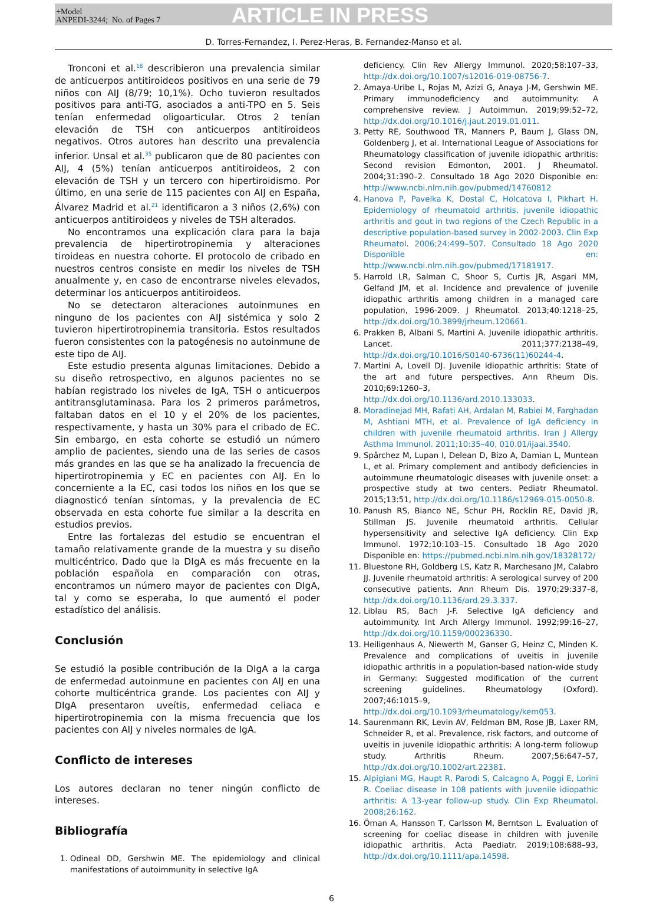+Model
ANPEDI-3244; No. of Pages 7
ARTICLE IN PRESS
D. Torres-Fernandez, I. Perez-Heras, B. Fernandez-Manso et al.
Tronconi et al.<sup>18</sup> describieron una prevalencia similar de anticuerpos antitiroideos positivos en una serie de 79 niños con AIJ (8/79; 10,1%). Ocho tuvieron resultados positivos para anti-TG, asociados a anti-TPO en 5. Seis tenían enfermedad oligoarticular. Otros 2 tenían elevación de TSH con anticuerpos antitiroideos negativos. Otros autores han descrito una prevalencia inferior. Unsal et al.<sup>35</sup> publicaron que de 80 pacientes con AIJ, 4 (5%) tenían anticuerpos antitiroideos, 2 con elevación de TSH y un tercero con hipertiroidismo. Por último, en una serie de 115 pacientes con AIJ en España, Álvarez Madrid et al.<sup>21</sup> identificaron a 3 niños (2,6%) con anticuerpos antitiroideos y niveles de TSH alterados.
No encontramos una explicación clara para la baja prevalencia de hipertirotropinemia y alteraciones tiroideas en nuestra cohorte. El protocolo de cribado en nuestros centros consiste en medir los niveles de TSH anualmente y, en caso de encontrarse niveles elevados, determinar los anticuerpos antitiroideos.
No se detectaron alteraciones autoinmunes en ninguno de los pacientes con AIJ sistémica y solo 2 tuvieron hipertirotropinemia transitoria. Estos resultados fueron consistentes con la patogénesis no autoinmune de este tipo de AIJ.
Este estudio presenta algunas limitaciones. Debido a su diseño retrospectivo, en algunos pacientes no se habían registrado los niveles de IgA, TSH o anticuerpos antitransglutaminasa. Para los 2 primeros parámetros, faltaban datos en el 10 y el 20% de los pacientes, respectivamente, y hasta un 30% para el cribado de EC. Sin embargo, en esta cohorte se estudió un número amplio de pacientes, siendo una de las series de casos más grandes en las que se ha analizado la frecuencia de hipertirotropinemia y EC en pacientes con AIJ. En lo concerniente a la EC, casi todos los niños en los que se diagnosticó tenían síntomas, y la prevalencia de EC observada en esta cohorte fue similar a la descrita en estudios previos.
Entre las fortalezas del estudio se encuentran el tamaño relativamente grande de la muestra y su diseño multicéntrico. Dado que la DIgA es más frecuente en la población española en comparación con otras, encontramos un número mayor de pacientes con DIgA, tal y como se esperaba, lo que aumentó el poder estadístico del análisis.
Conclusión
Se estudió la posible contribución de la DIgA a la carga de enfermedad autoinmune en pacientes con AIJ en una cohorte multicéntrica grande. Los pacientes con AIJ y DIgA presentaron uveítis, enfermedad celiaca e hipertirotropinemia con la misma frecuencia que los pacientes con AIJ y niveles normales de IgA.
Conflicto de intereses
Los autores declaran no tener ningún conflicto de intereses.
Bibliografía
1. Odineal DD, Gershwin ME. The epidemiology and clinical manifestations of autoimmunity in selective IgA
deficiency. Clin Rev Allergy Immunol. 2020;58:107–33, http://dx.doi.org/10.1007/s12016-019-08756-7.
2. Amaya-Uribe L, Rojas M, Azizi G, Anaya J-M, Gershwin ME. Primary immunodeficiency and autoimmunity: A comprehensive review. J Autoimmun. 2019;99:52–72, http://dx.doi.org/10.1016/j.jaut.2019.01.011.
3. Petty RE, Southwood TR, Manners P, Baum J, Glass DN, Goldenberg J, et al. International League of Associations for Rheumatology classification of juvenile idiopathic arthritis: Second revision Edmonton, 2001. J Rheumatol. 2004;31:390–2. Consultado 18 Ago 2020 Disponible en: http://www.ncbi.nlm.nih.gov/pubmed/14760812
4. Hanova P, Pavelka K, Dostal C, Holcatova I, Pikhart H. Epidemiology of rheumatoid arthritis, juvenile idiopathic arthritis and gout in two regions of the Czech Republic in a descriptive population-based survey in 2002-2003. Clin Exp Rheumatol. 2006;24:499–507. Consultado 18 Ago 2020 Disponible en: http://www.ncbi.nlm.nih.gov/pubmed/17181917.
5. Harrold LR, Salman C, Shoor S, Curtis JR, Asgari MM, Gelfand JM, et al. Incidence and prevalence of juvenile idiopathic arthritis among children in a managed care population, 1996-2009. J Rheumatol. 2013;40:1218–25, http://dx.doi.org/10.3899/jrheum.120661.
6. Prakken B, Albani S, Martini A. Juvenile idiopathic arthritis. Lancet. 2011;377:2138–49, http://dx.doi.org/10.1016/S0140-6736(11)60244-4.
7. Martini A, Lovell DJ. Juvenile idiopathic arthritis: State of the art and future perspectives. Ann Rheum Dis. 2010;69:1260–3, http://dx.doi.org/10.1136/ard.2010.133033.
8. Moradinejad MH, Rafati AH, Ardalan M, Rabiei M, Farghadan M, Ashtiani MTH, et al. Prevalence of IgA deficiency in children with juvenile rheumatoid arthritis. Iran J Allergy Asthma Immunol. 2011;10:35–40, 010.01/ijaai.3540.
9. Spârchez M, Lupan I, Delean D, Bizo A, Damian L, Muntean L, et al. Primary complement and antibody deficiencies in autoimmune rheumatologic diseases with juvenile onset: a prospective study at two centers. Pediatr Rheumatol. 2015;13:51, http://dx.doi.org/10.1186/s12969-015-0050-8.
10. Panush RS, Bianco NE, Schur PH, Rocklin RE, David JR, Stillman JS. Juvenile rheumatoid arthritis. Cellular hypersensitivity and selective IgA deficiency. Clin Exp Immunol. 1972;10:103–15. Consultado 18 Ago 2020 Disponible en: https://pubmed.ncbi.nlm.nih.gov/18328172/
11. Bluestone RH, Goldberg LS, Katz R, Marchesano JM, Calabro JJ. Juvenile rheumatoid arthritis: A serological survey of 200 consecutive patients. Ann Rheum Dis. 1970;29:337–8, http://dx.doi.org/10.1136/ard.29.3.337.
12. Liblau RS, Bach J-F. Selective IgA deficiency and autoimmunity. Int Arch Allergy Immunol. 1992;99:16–27, http://dx.doi.org/10.1159/000236330.
13. Heiligenhaus A, Niewerth M, Ganser G, Heinz C, Minden K. Prevalence and complications of uveitis in juvenile idiopathic arthritis in a population-based nation-wide study in Germany: Suggested modification of the current screening guidelines. Rheumatology (Oxford). 2007;46:1015–9, http://dx.doi.org/10.1093/rheumatology/kem053.
14. Saurenmann RK, Levin AV, Feldman BM, Rose JB, Laxer RM, Schneider R, et al. Prevalence, risk factors, and outcome of uveitis in juvenile idiopathic arthritis: A long-term followup study. Arthritis Rheum. 2007;56:647–57, http://dx.doi.org/10.1002/art.22381.
15. Alpigiani MG, Haupt R, Parodi S, Calcagno A, Poggi E, Lorini R. Coeliac disease in 108 patients with juvenile idiopathic arthritis: A 13-year follow-up study. Clin Exp Rheumatol. 2008;26:162.
16. Öman A, Hansson T, Carlsson M, Berntson L. Evaluation of screening for coeliac disease in children with juvenile idiopathic arthritis. Acta Paediatr. 2019;108:688–93, http://dx.doi.org/10.1111/apa.14598.
6